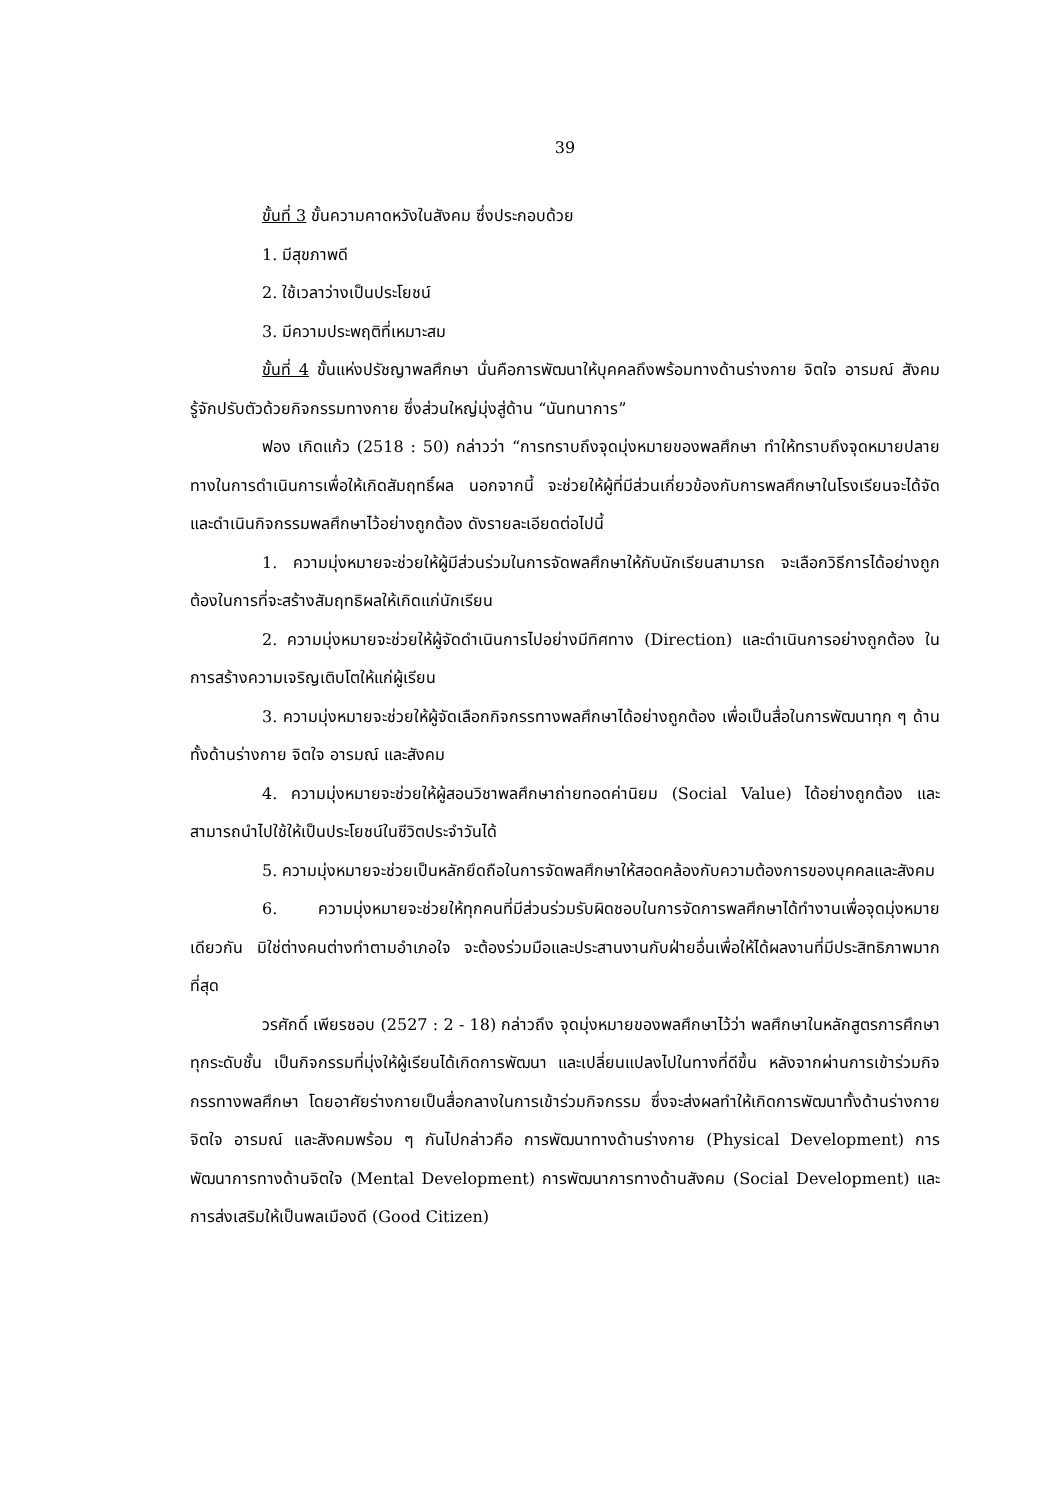39
ขั้นที่ 3 ขั้นความคาดหวังในสังคม ซึ่งประกอบด้วย
1. มีสุขภาพดี
2. ใช้เวลาว่างเป็นประโยชน์
3. มีความประพฤติที่เหมาะสม
ขั้นที่ 4 ขั้นแห่งปรัชญาพลศึกษา นั่นคือการพัฒนาให้บุคคลถึงพร้อมทางด้านร่างกาย จิตใจ อารมณ์ สังคม รู้จักปรับตัวด้วยกิจกรรมทางกาย ซึ่งส่วนใหญ่มุ่งสู่ด้าน “นันทนาการ”
ฟอง เกิดแก้ว (2518 : 50) กล่าวว่า “การทราบถึงจุดมุ่งหมายของพลศึกษา ทำให้ทราบถึงจุดหมายปลายทางในการดำเนินการเพื่อให้เกิดสัมฤทธิ์ผล นอกจากนี้ จะช่วยให้ผู้ที่มีส่วนเกี่ยวข้องกับการพลศึกษาในโรงเรียนจะได้จัดและดำเนินกิจกรรมพลศึกษาไว้อย่างถูกต้อง ดังรายละเอียดต่อไปนี้
1. ความมุ่งหมายจะช่วยให้ผู้มีส่วนร่วมในการจัดพลศึกษาให้กับนักเรียนสามารถ จะเลือกวิธีการได้อย่างถูกต้องในการที่จะสร้างสัมฤทธิผลให้เกิดแก่นักเรียน
2. ความมุ่งหมายจะช่วยให้ผู้จัดดำเนินการไปอย่างมีทิศทาง (Direction) และดำเนินการอย่างถูกต้อง ในการสร้างความเจริญเติบโตให้แก่ผู้เรียน
3. ความมุ่งหมายจะช่วยให้ผู้จัดเลือกกิจกรรทางพลศึกษาได้อย่างถูกต้อง เพื่อเป็นสื่อในการพัฒนาทุก ๆ ด้าน ทั้งด้านร่างกาย จิตใจ อารมณ์ และสังคม
4. ความมุ่งหมายจะช่วยให้ผู้สอนวิชาพลศึกษาถ่ายทอดค่านิยม (Social Value) ได้อย่างถูกต้อง และสามารถนำไปใช้ให้เป็นประโยชน์ในชีวิตประจำวันได้
5. ความมุ่งหมายจะช่วยเป็นหลักยึดถือในการจัดพลศึกษาให้สอดคล้องกับความต้องการของบุคคลและสังคม
6. ความมุ่งหมายจะช่วยให้ทุกคนที่มีส่วนร่วมรับผิดชอบในการจัดการพลศึกษาได้ทำงานเพื่อจุดมุ่งหมายเดียวกัน มิใช่ต่างคนต่างทำตามอำเภอใจ จะต้องร่วมมือและประสานงานกับฝ่ายอื่นเพื่อให้ได้ผลงานที่มีประสิทธิภาพมากที่สุด
วรศักดิ์ เพียรชอบ (2527 : 2 - 18) กล่าวถึง จุดมุ่งหมายของพลศึกษาไว้ว่า พลศึกษาในหลักสูตรการศึกษาทุกระดับชั้น เป็นกิจกรรมที่มุ่งให้ผู้เรียนได้เกิดการพัฒนา และเปลี่ยนแปลงไปในทางที่ดีขึ้น หลังจากผ่านการเข้าร่วมกิจกรรทางพลศึกษา โดยอาศัยร่างกายเป็นสื่อกลางในการเข้าร่วมกิจกรรม ซึ่งจะส่งผลทำให้เกิดการพัฒนาทั้งด้านร่างกาย จิตใจ อารมณ์ และสังคมพร้อม ๆ กันไปกล่าวคือ การพัฒนาทางด้านร่างกาย (Physical Development) การพัฒนาการทางด้านจิตใจ (Mental Development) การพัฒนาการทางด้านสังคม (Social Development) และการส่งเสริมให้เป็นพลเมืองดี (Good Citizen)